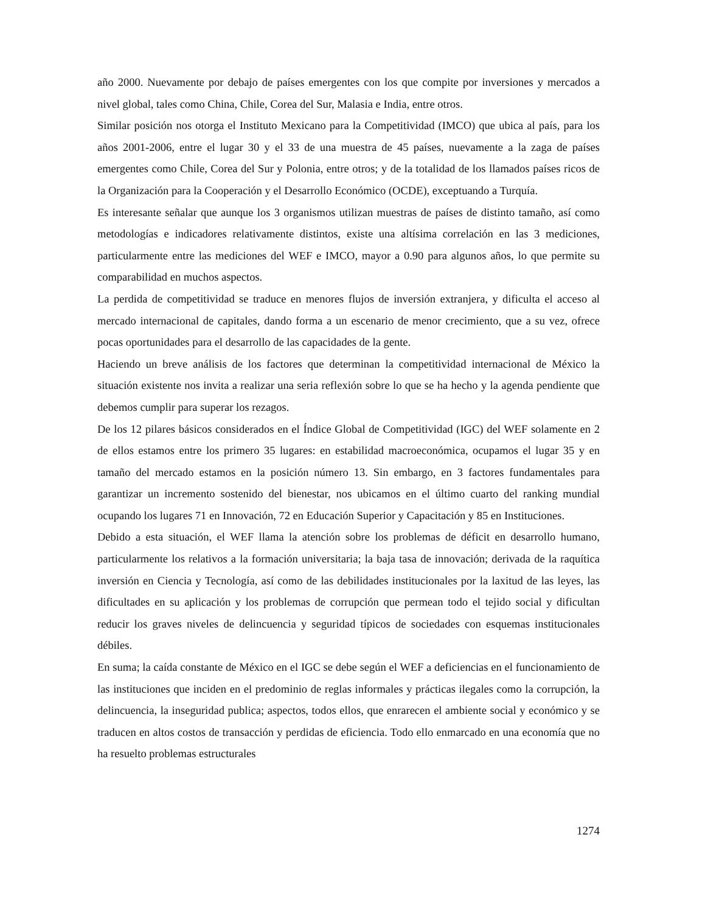año 2000. Nuevamente por debajo de países emergentes con los que compite por inversiones y mercados a nivel global, tales como China, Chile, Corea del Sur, Malasia e India, entre otros.
Similar posición nos otorga el Instituto Mexicano para la Competitividad (IMCO) que ubica al país, para los años 2001-2006, entre el lugar 30 y el 33 de una muestra de 45 países, nuevamente a la zaga de países emergentes como Chile, Corea del Sur y Polonia, entre otros; y de la totalidad de los llamados países ricos de la Organización para la Cooperación y el Desarrollo Económico (OCDE), exceptuando a Turquía.
Es interesante señalar que aunque los 3 organismos utilizan muestras de países de distinto tamaño, así como metodologías e indicadores relativamente distintos, existe una altísima correlación en las 3 mediciones, particularmente entre las mediciones del WEF e IMCO, mayor a 0.90 para algunos años, lo que permite su comparabilidad en muchos aspectos.
La perdida de competitividad se traduce en menores flujos de inversión extranjera, y dificulta el acceso al mercado internacional de capitales, dando forma a un escenario de menor crecimiento, que a su vez, ofrece pocas oportunidades para el desarrollo de las capacidades de la gente.
Haciendo un breve análisis de los factores que determinan la competitividad internacional de México la situación existente nos invita a realizar una seria reflexión sobre lo que se ha hecho y la agenda pendiente que debemos cumplir para superar los rezagos.
De los 12 pilares básicos considerados en el Índice Global de Competitividad (IGC) del WEF solamente en 2 de ellos estamos entre los primero 35 lugares: en estabilidad macroeconómica, ocupamos el lugar 35 y en tamaño del mercado estamos en la posición número 13. Sin embargo, en 3 factores fundamentales para garantizar un incremento sostenido del bienestar, nos ubicamos en el último cuarto del ranking mundial ocupando los lugares 71 en Innovación, 72 en Educación Superior y Capacitación y 85 en Instituciones.
Debido a esta situación, el WEF llama la atención sobre los problemas de déficit en desarrollo humano, particularmente los relativos a la formación universitaria; la baja tasa de innovación; derivada de la raquítica inversión en Ciencia y Tecnología, así como de las debilidades institucionales por la laxitud de las leyes, las dificultades en su aplicación y los problemas de corrupción que permean todo el tejido social y dificultan reducir los graves niveles de delincuencia y seguridad típicos de sociedades con esquemas institucionales débiles.
En suma; la caída constante de México en el IGC se debe según el WEF a deficiencias en el funcionamiento de las instituciones que inciden en el predominio de reglas informales y prácticas ilegales como la corrupción, la delincuencia, la inseguridad publica; aspectos, todos ellos, que enrarecen el ambiente social y económico y se traducen en altos costos de transacción y perdidas de eficiencia. Todo ello enmarcado en una economía que no ha resuelto problemas estructurales
1274